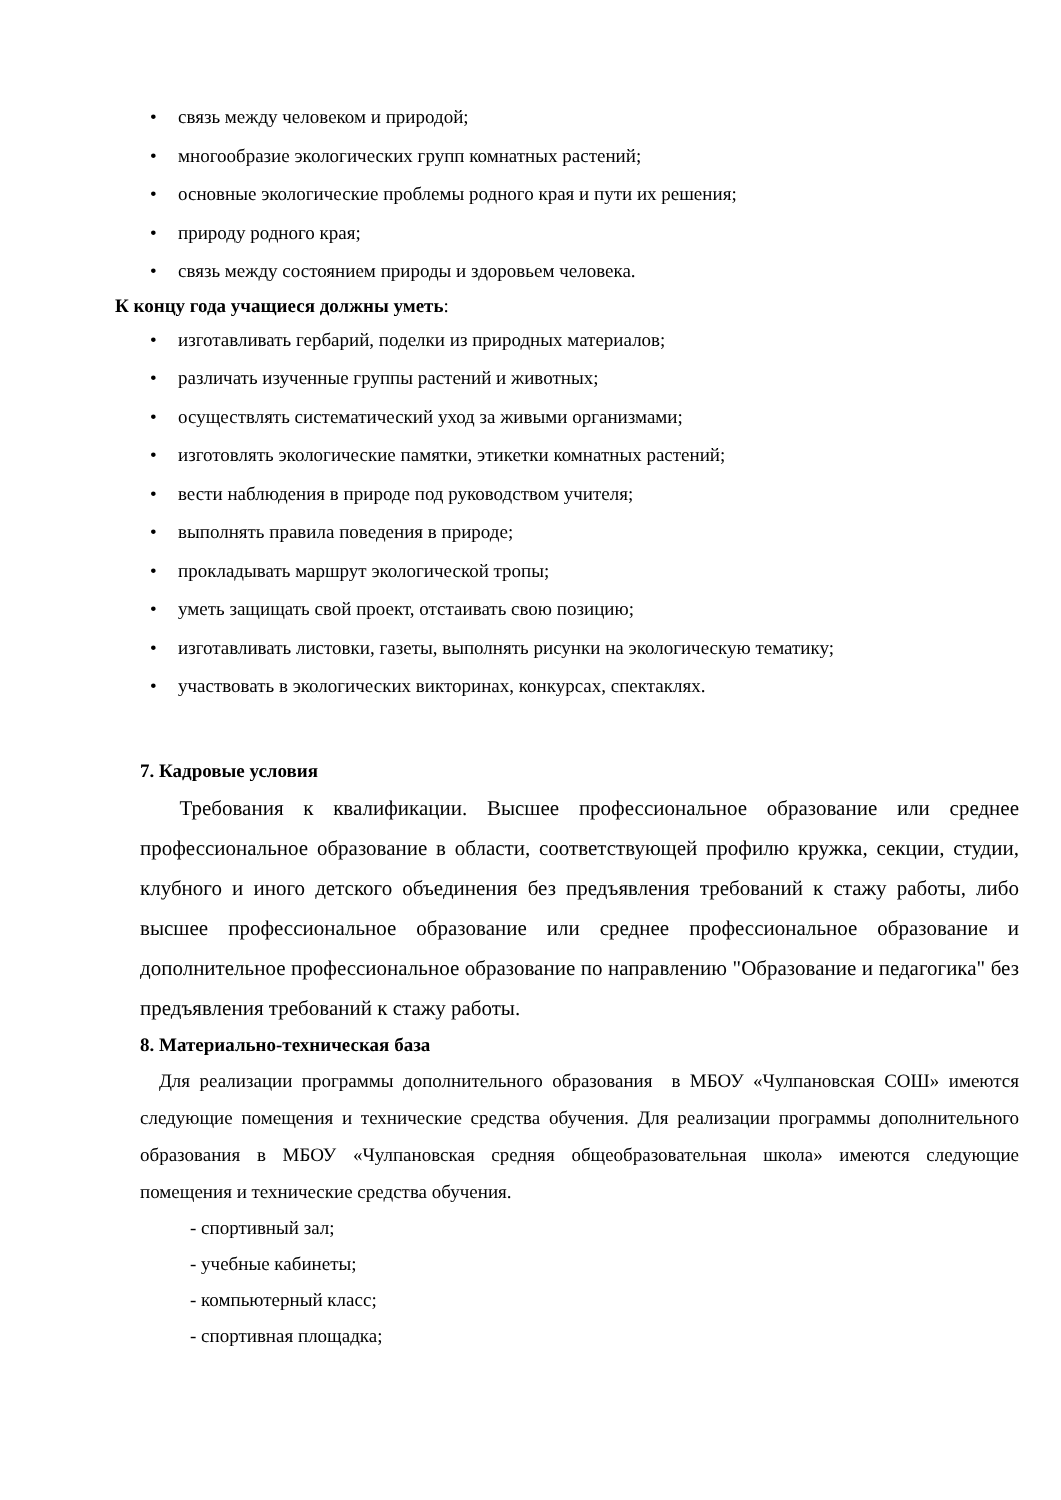• связь между человеком и природой;
• многообразие экологических групп комнатных растений;
• основные экологические проблемы родного края и пути их решения;
• природу родного края;
• связь между состоянием природы и здоровьем человека.
К концу года учащиеся должны уметь:
• изготавливать гербарий, поделки из природных материалов;
• различать изученные группы растений и животных;
• осуществлять систематический уход за живыми организмами;
• изготовлять экологические памятки, этикетки комнатных растений;
• вести наблюдения в природе под руководством учителя;
• выполнять правила поведения в природе;
• прокладывать маршрут экологической тропы;
• уметь защищать свой проект, отстаивать свою позицию;
• изготавливать листовки, газеты, выполнять рисунки на экологическую тематику;
• участвовать в экологических викторинах, конкурсах, спектаклях.
7. Кадровые условия
Требования к квалификации. Высшее профессиональное образование или среднее профессиональное образование в области, соответствующей профилю кружка, секции, студии, клубного и иного детского объединения без предъявления требований к стажу работы, либо высшее профессиональное образование или среднее профессиональное образование и дополнительное профессиональное образование по направлению "Образование и педагогика" без предъявления требований к стажу работы.
8. Материально-техническая база
Для реализации программы дополнительного образования в МБОУ «Чулпановская СОШ» имеются следующие помещения и технические средства обучения. Для реализации программы дополнительного образования в МБОУ «Чулпановская средняя общеобразовательная школа» имеются следующие помещения и технические средства обучения.
- спортивный зал;
- учебные кабинеты;
- компьютерный класс;
- спортивная площадка;